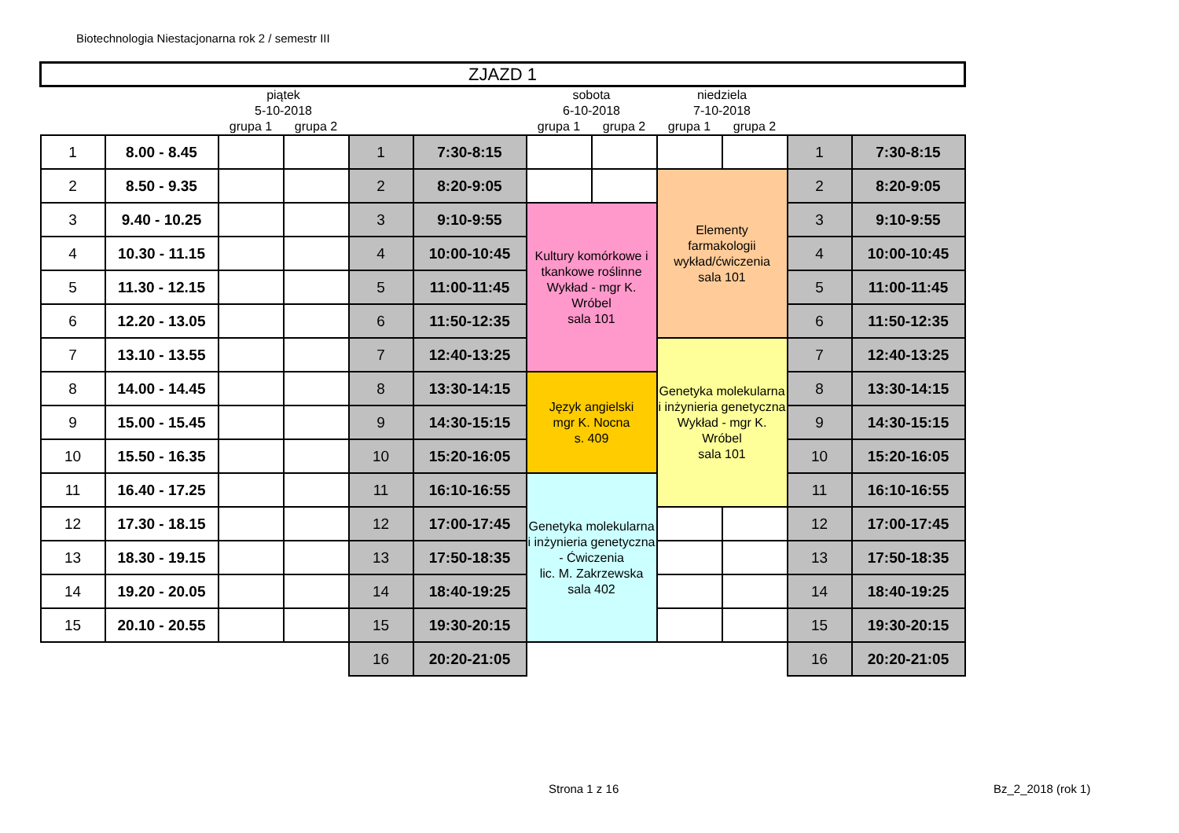Biotechnologia Niestacjonarna rok 2 / semestr III
| ZJAZD 1 | | | | | | | | | | | |
| | | piątek 5-10-2018 | | | | sobota 6-10-2018 | | niedziela 7-10-2018 | | | |
| | | grupa 1 | grupa 2 | | | grupa 1 | grupa 2 | grupa 1 | grupa 2 | | |
| 1 | 8.00 - 8.45 | | | 1 | 7:30-8:15 | | | | | 1 | 7:30-8:15 |
| 2 | 8.50 - 9.35 | | | 2 | 8:20-9:05 | | | Elementy farmakologii wykład/ćwiczenia sala 101 | | 2 | 8:20-9:05 |
| 3 | 9.40 - 10.25 | | | 3 | 9:10-9:55 | Kultury komórkowe i tkankowe roślinne Wykład - mgr K. Wróbel sala 101 | | | | 3 | 9:10-9:55 |
| 4 | 10.30 - 11.15 | | | 4 | 10:00-10:45 | | | | | 4 | 10:00-10:45 |
| 5 | 11.30 - 12.15 | | | 5 | 11:00-11:45 | | | | | 5 | 11:00-11:45 |
| 6 | 12.20 - 13.05 | | | 6 | 11:50-12:35 | | | | | 6 | 11:50-12:35 |
| 7 | 13.10 - 13.55 | | | 7 | 12:40-13:25 | | | Genetyka molekularna i inżynieria genetyczna Wykład - mgr K. Wróbel sala 101 | | 7 | 12:40-13:25 |
| 8 | 14.00 - 14.45 | | | 8 | 13:30-14:15 | Język angielski mgr K. Nocna s. 409 | | | | 8 | 13:30-14:15 |
| 9 | 15.00 - 15.45 | | | 9 | 14:30-15:15 | | | | | 9 | 14:30-15:15 |
| 10 | 15.50 - 16.35 | | | 10 | 15:20-16:05 | | | | | 10 | 15:20-16:05 |
| 11 | 16.40 - 17.25 | | | 11 | 16:10-16:55 | Genetyka molekularna i inżynieria genetyczna - Ćwiczenia lic. M. Zakrzewska sala 402 | | | | 11 | 16:10-16:55 |
| 12 | 17.30 - 18.15 | | | 12 | 17:00-17:45 | | | | | 12 | 17:00-17:45 |
| 13 | 18.30 - 19.15 | | | 13 | 17:50-18:35 | | | | | 13 | 17:50-18:35 |
| 14 | 19.20 - 20.05 | | | 14 | 18:40-19:25 | | | | | 14 | 18:40-19:25 |
| 15 | 20.10 - 20.55 | | | 15 | 19:30-20:15 | | | | | 15 | 19:30-20:15 |
| | | | | 16 | 20:20-21:05 | | | | | 16 | 20:20-21:05 |
Strona 1 z 16 Bz_2_2018 (rok 1)